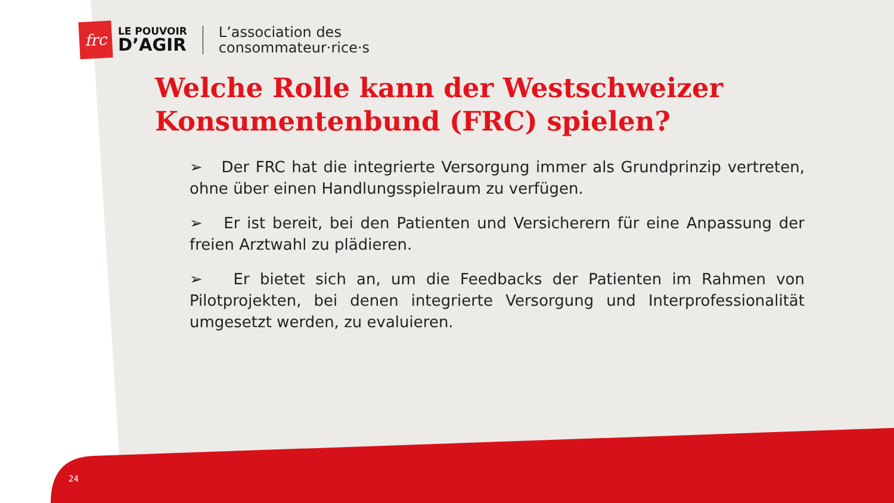frc
LE POUVOIR
D’AGIR
L’association des
consommateur·rice·s
Welche Rolle kann der Westschweizer Konsumentenbund (FRC) spielen?
➢ Der FRC hat die integrierte Versorgung immer als Grundprinzip vertreten, ohne über einen Handlungsspielraum zu verfügen.
➢ Er ist bereit, bei den Patienten und Versicherern für eine Anpassung der freien Arztwahl zu plädieren.
➢ Er bietet sich an, um die Feedbacks der Patienten im Rahmen von Pilotprojekten, bei denen integrierte Versorgung und Interprofessionalität umgesetzt werden, zu evaluieren.
24